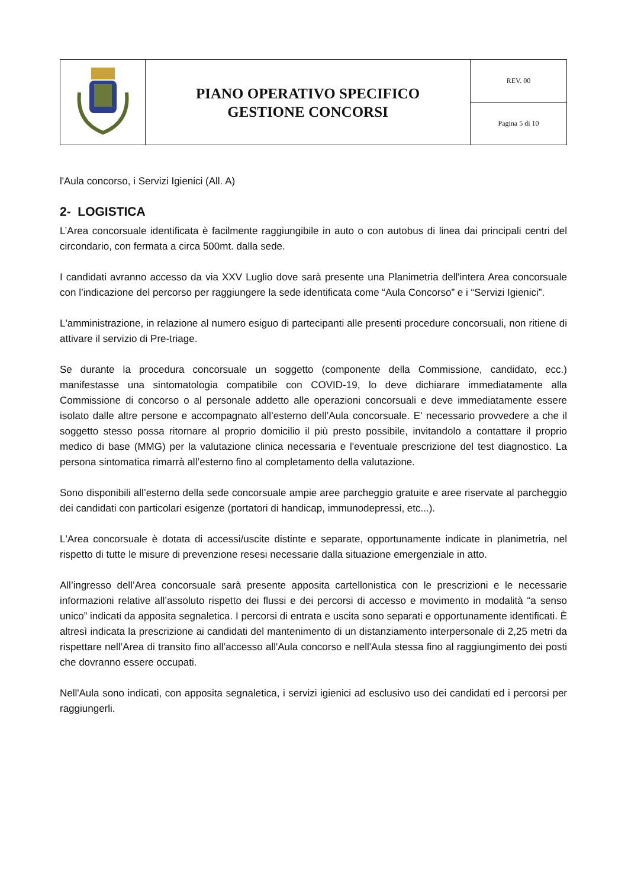| | PIANO OPERATIVO SPECIFICO GESTIONE CONCORSI | REV. 00 |
| | | Pagina 5 di 10 |
l'Aula concorso, i Servizi Igienici (All. A)
2- LOGISTICA
L’Area concorsuale identificata è facilmente raggiungibile in auto o con autobus di linea dai principali centri del circondario, con fermata a circa 500mt. dalla sede.
I candidati avranno accesso da via XXV Luglio dove sarà presente una Planimetria dell'intera Area concorsuale con l’indicazione del percorso per raggiungere la sede identificata come “Aula Concorso” e i “Servizi Igienici”.
L'amministrazione, in relazione al numero esiguo di partecipanti alle presenti procedure concorsuali, non ritiene di attivare il servizio di Pre-triage.
Se durante la procedura concorsuale un soggetto (componente della Commissione, candidato, ecc.) manifestasse una sintomatologia compatibile con COVID-19, lo deve dichiarare immediatamente alla Commissione di concorso o al personale addetto alle operazioni concorsuali e deve immediatamente essere isolato dalle altre persone e accompagnato all’esterno dell’Aula concorsuale. E' necessario provvedere a che il soggetto stesso possa ritornare al proprio domicilio il più presto possibile, invitandolo a contattare il proprio medico di base (MMG) per la valutazione clinica necessaria e l'eventuale prescrizione del test diagnostico. La persona sintomatica rimarrà all’esterno fino al completamento della valutazione.
Sono disponibili all’esterno della sede concorsuale ampie aree parcheggio gratuite e aree riservate al parcheggio dei candidati con particolari esigenze (portatori di handicap, immunodepressi, etc...).
L'Area concorsuale è dotata di accessi/uscite distinte e separate, opportunamente indicate in planimetria, nel rispetto di tutte le misure di prevenzione resesi necessarie dalla situazione emergenziale in atto.
All’ingresso dell’Area concorsuale sarà presente apposita cartellonistica con le prescrizioni e le necessarie informazioni relative all’assoluto rispetto dei flussi e dei percorsi di accesso e movimento in modalità “a senso unico” indicati da apposita segnaletica. I percorsi di entrata e uscita sono separati e opportunamente identificati. È altresì indicata la prescrizione ai candidati del mantenimento di un distanziamento interpersonale di 2,25 metri da rispettare nell’Area di transito fino all’accesso all'Aula concorso e nell'Aula stessa fino al raggiungimento dei posti che dovranno essere occupati.
Nell'Aula sono indicati, con apposita segnaletica, i servizi igienici ad esclusivo uso dei candidati ed i percorsi per raggiungerli.